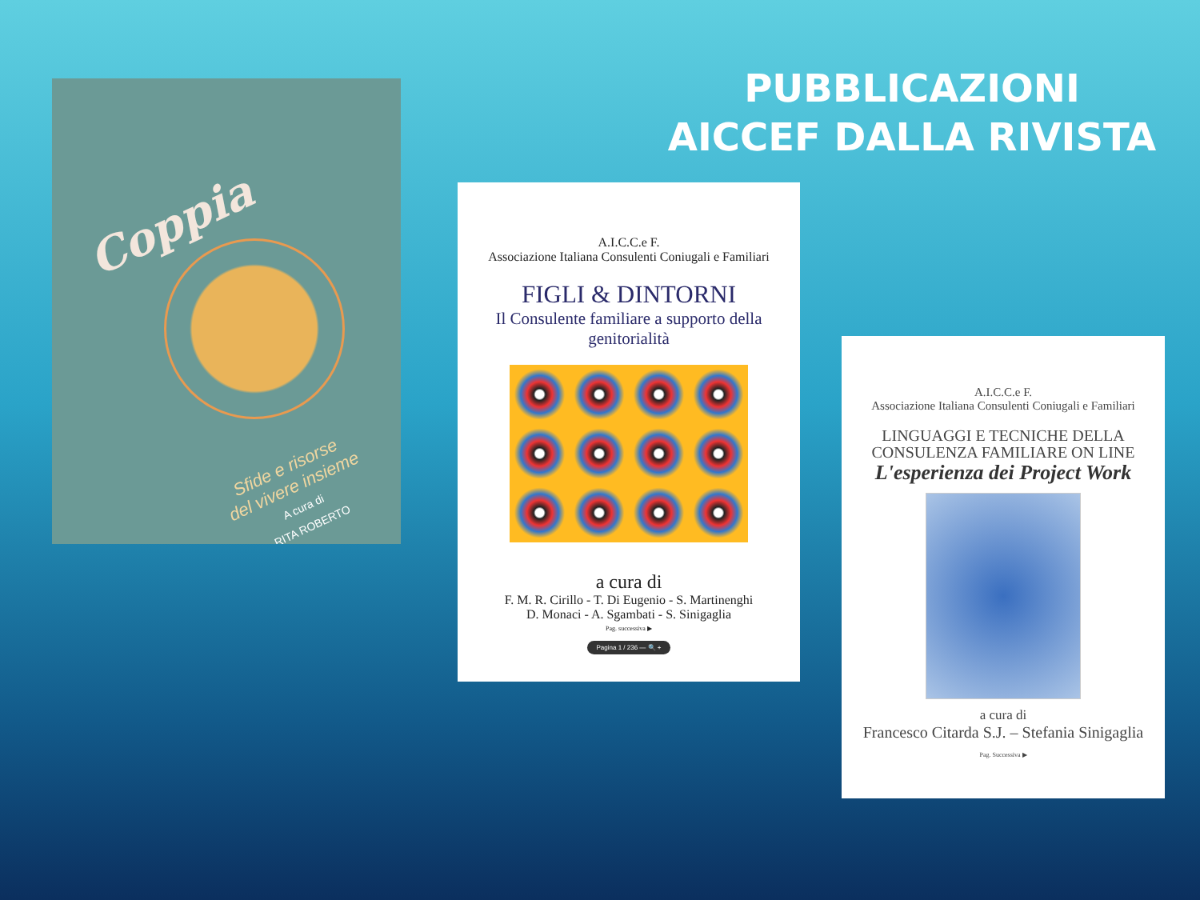PUBBLICAZIONI AICCEF DALLA RIVISTA
Coppia
Sfide e risorse
del vivere insieme
A cura di
RITA ROBERTO
A.I.C.C.e F.
Associazione Italiana Consulenti Coniugali e Familiari
FIGLI & DINTORNI
Il Consulente familiare a supporto della genitorialità
a cura di
F. M. R. Cirillo - T. Di Eugenio - S. Martinenghi
D. Monaci - A. Sgambati - S. Sinigaglia
Pag. successiva ▶
Pagina 1 / 236 — 🔍 +
A.I.C.C.e F.
Associazione Italiana Consulenti Coniugali e Familiari
LINGUAGGI E TECNICHE DELLA
CONSULENZA FAMILIARE ON LINE
L'esperienza dei Project Work
a cura di
Francesco Citarda S.J. – Stefania Sinigaglia
Pag. Successiva ▶